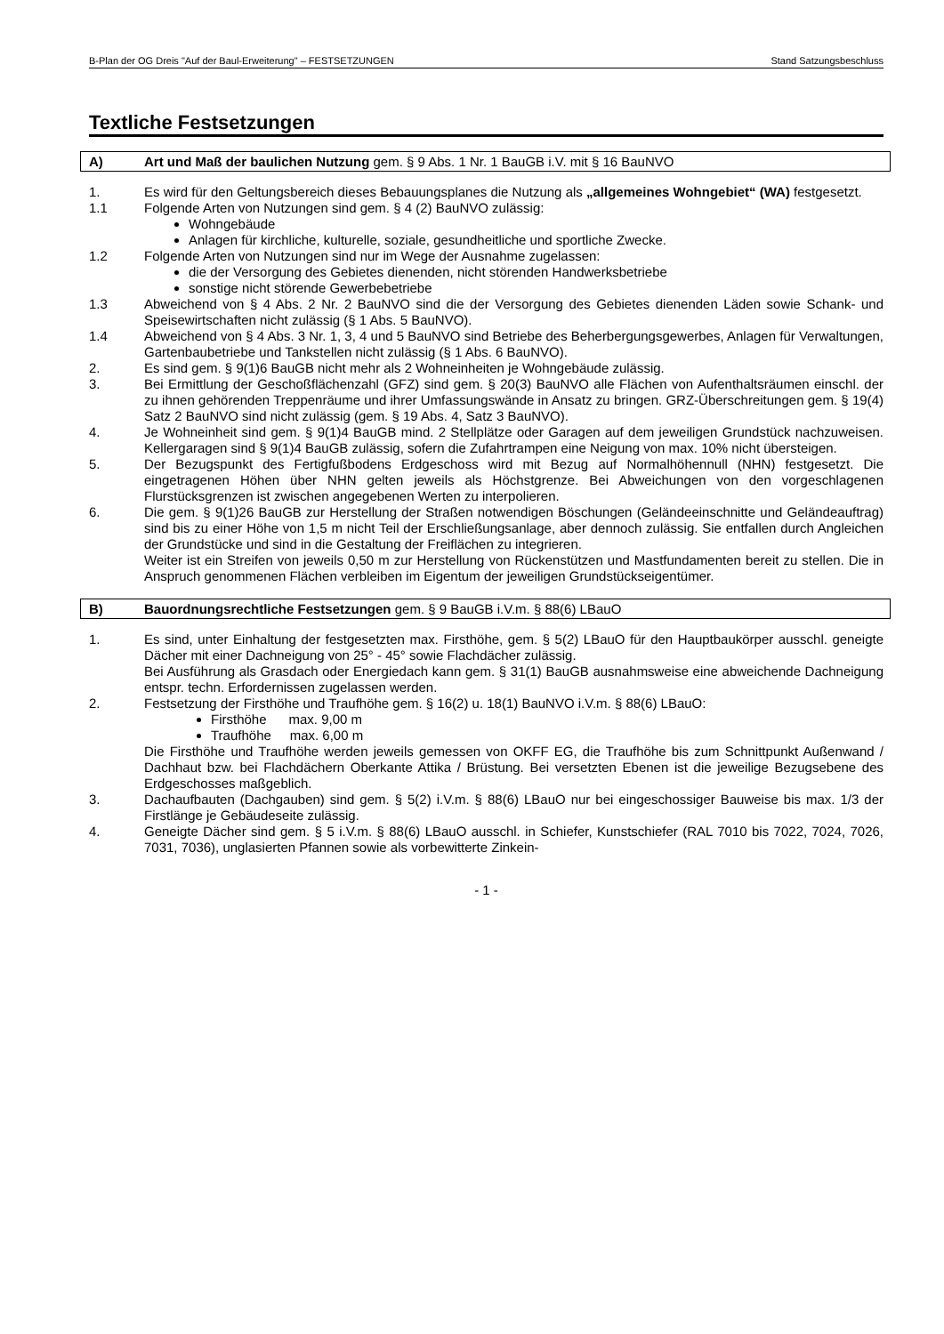B-Plan der OG Dreis "Auf der Baul-Erweiterung" – FESTSETZUNGEN Stand Satzungsbeschluss
Textliche Festsetzungen
A) Art und Maß der baulichen Nutzung gem. § 9 Abs. 1 Nr. 1 BauGB i.V. mit § 16 BauNVO
1. Es wird für den Geltungsbereich dieses Bebauungsplanes die Nutzung als „allgemeines Wohngebiet“ (WA) festgesetzt.
1.1 Folgende Arten von Nutzungen sind gem. § 4 (2) BauNVO zulässig:
Wohngebäude
Anlagen für kirchliche, kulturelle, soziale, gesundheitliche und sportliche Zwecke.
1.2 Folgende Arten von Nutzungen sind nur im Wege der Ausnahme zugelassen:
die der Versorgung des Gebietes dienenden, nicht störenden Handwerksbetriebe
sonstige nicht störende Gewerbebetriebe
1.3 Abweichend von § 4 Abs. 2 Nr. 2 BauNVO sind die der Versorgung des Gebietes dienenden Läden sowie Schank- und Speisewirtschaften nicht zulässig (§ 1 Abs. 5 BauNVO).
1.4 Abweichend von § 4 Abs. 3 Nr. 1, 3, 4 und 5 BauNVO sind Betriebe des Beherbergungsgewerbes, Anlagen für Verwaltungen, Gartenbaubetriebe und Tankstellen nicht zulässig (§ 1 Abs. 6 BauNVO).
2. Es sind gem. § 9(1)6 BauGB nicht mehr als 2 Wohneinheiten je Wohngebäude zulässig.
3. Bei Ermittlung der Geschoßflächenzahl (GFZ) sind gem. § 20(3) BauNVO alle Flächen von Aufenthaltsräumen einschl. der zu ihnen gehörenden Treppenräume und ihrer Umfassungswände in Ansatz zu bringen. GRZ-Überschreitungen gem. § 19(4) Satz 2 BauNVO sind nicht zulässig (gem. § 19 Abs. 4, Satz 3 BauNVO).
4. Je Wohneinheit sind gem. § 9(1)4 BauGB mind. 2 Stellplätze oder Garagen auf dem jeweiligen Grundstück nachzuweisen. Kellergaragen sind § 9(1)4 BauGB zulässig, sofern die Zufahrtrampen eine Neigung von max. 10% nicht übersteigen.
5. Der Bezugspunkt des Fertigfußbodens Erdgeschoss wird mit Bezug auf Normalhöhennull (NHN) festgesetzt. Die eingetragenen Höhen über NHN gelten jeweils als Höchstgrenze. Bei Abweichungen von den vorgeschlagenen Flurstücksgrenzen ist zwischen angegebenen Werten zu interpolieren.
6. Die gem. § 9(1)26 BauGB zur Herstellung der Straßen notwendigen Böschungen (Geländeeinschnitte und Geländeauftrag) sind bis zu einer Höhe von 1,5 m nicht Teil der Erschließungsanlage, aber dennoch zulässig. Sie entfallen durch Angleichen der Grundstücke und sind in die Gestaltung der Freiflächen zu integrieren.
Weiter ist ein Streifen von jeweils 0,50 m zur Herstellung von Rückenstützen und Mastfundamenten bereit zu stellen. Die in Anspruch genommenen Flächen verbleiben im Eigentum der jeweiligen Grundstückseigentümer.
B) Bauordnungsrechtliche Festsetzungen gem. § 9 BauGB i.V.m. § 88(6) LBauO
1. Es sind, unter Einhaltung der festgesetzten max. Firsthöhe, gem. § 5(2) LBauO für den Hauptbaukörper ausschl. geneigte Dächer mit einer Dachneigung von 25° - 45° sowie Flachdächer zulässig.
Bei Ausführung als Grasdach oder Energiedach kann gem. § 31(1) BauGB ausnahmsweise eine abweichende Dachneigung entspr. techn. Erfordernissen zugelassen werden.
2. Festsetzung der Firsthöhe und Traufhöhe gem. § 16(2) u. 18(1) BauNVO i.V.m. § 88(6) LBauO:
Firsthöhe max. 9,00 m
Traufhöhe max. 6,00 m
Die Firsthöhe und Traufhöhe werden jeweils gemessen von OKFF EG, die Traufhöhe bis zum Schnittpunkt Außenwand / Dachhaut bzw. bei Flachdächern Oberkante Attika / Brüstung. Bei versetzten Ebenen ist die jeweilige Bezugsebene des Erdgeschosses maßgeblich.
3. Dachaufbauten (Dachgauben) sind gem. § 5(2) i.V.m. § 88(6) LBauO nur bei eingeschossiger Bauweise bis max. 1/3 der Firstlänge je Gebäudeseite zulässig.
4. Geneigte Dächer sind gem. § 5 i.V.m. § 88(6) LBauO ausschl. in Schiefer, Kunstschiefer (RAL 7010 bis 7022, 7024, 7026, 7031, 7036), unglasierten Pfannen sowie als vorbewitterte Zinkein-
- 1 -